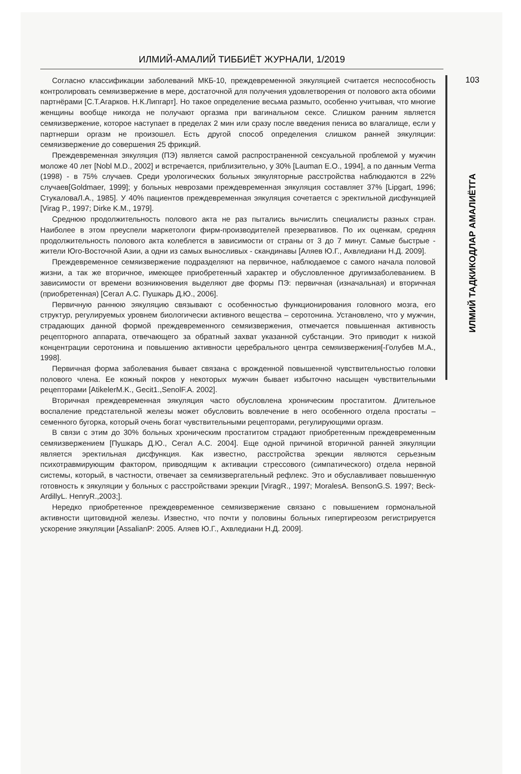ИЛМИЙ-АМАЛИЙ ТИББИЁТ ЖУРНАЛИ, 1/2019
Согласно классификации заболеваний МКБ-10, преждевременной эякуляцией считается неспособность контролировать семяизвержение в мере, достаточной для получения удовлетворения от полового акта обоими партнёрами [С.Т.Агарков. Н.К.Липгарт]. Но такое определение весьма размыто, особенно учитывая, что многие женщины вообще никогда не получают оргазма при вагинальном сексе. Слишком ранним является семяизвержение, которое наступает в пределах 2 мин или сразу после введения пениса во влагалище, если у партнерши оргазм не произошел. Есть другой способ определения слишком ранней эякуляции: семяизвержение до совершения 25 фрикций.
Преждевременная эякуляция (ПЭ) является самой распространенной сексуальной проблемой у мужчин моложе 40 лет [Nobl M.D., 2002] и встречается, приблизительно, у 30% [Lauman E.O., 1994], а по данным Verma (1998) - в 75% случаев. Среди урологических больных эякуляторные расстройства наблюдаются в 22% случаев[Goldmaer, 1999]; у больных неврозами преждевременная эякуляция составляет 37% [Lipgart, 1996; СтукаловаЛ.А., 1985]. У 40% пациентов преждевременная эякуляция сочетается с эректильной дисфункцией [Virag P., 1997; Dirke K.M., 1979].
Среднюю продолжительность полового акта не раз пытались вычислить специалисты разных стран. Наиболее в этом преуспели маркетологи фирм-производителей презервативов. По их оценкам, средняя продолжительность полового акта колеблется в зависимости от страны от 3 до 7 минут. Самые быстрые - жители Юго-Восточной Азии, а одни из самых выносливых - скандинавы [Аляев Ю.Г., Ахвледиани Н.Д. 2009].
Преждевременное семяизвержение подразделяют на первичное, наблюдаемое с самого начала половой жизни, а так же вторичное, имеющее приобретенный характер и обусловленное другимзаболеванием. В зависимости от времени возникновения выделяют две формы ПЭ: первичная (изначальная) и вторичная (приобретенная) [Сегал А.С. Пушкарь Д.Ю., 2006].
Первичную раннюю эякуляцию связывают с особенностью функционирования головного мозга, его структур, регулируемых уровнем биологически активного вещества – серотонина. Установлено, что у мужчин, страдающих данной формой преждевременного семяизвержения, отмечается повышенная активность рецепторного аппарата, отвечающего за обратный захват указанной субстанции. Это приводит к низкой концентрации серотонина и повышению активности церебрального центра семяизвержения[-Голубев М.А., 1998].
Первичная форма заболевания бывает связана с врожденной повышенной чувствительностью головки полового члена. Ее кожный покров у некоторых мужчин бывает избыточно насыщен чувствительными рецепторами [AtikelerM.K., Gecit1.,SenolF.A. 2002].
Вторичная преждевременная эякуляция часто обусловлена хроническим простатитом. Длительное воспаление предстательной железы может обусловить вовлечение в него особенного отдела простаты – семенного бугорка, который очень богат чувствительными рецепторами, регулирующими оргазм.
В связи с этим до 30% больных хроническим простатитом страдают приобретенным преждевременным семяизвержением [Пушкарь Д.Ю., Сегал А.С. 2004]. Еще одной причиной вторичной ранней эякуляции является эректильная дисфункция. Как известно, расстройства эрекции являются серьезным психотравмирующим фактором, приводящим к активации стрессового (симпатического) отдела нервной системы, который, в частности, отвечает за семяизвергательный рефлекс. Это и обуславливает повышенную готовность к эякуляции у больных с расстройствами эрекции [ViragR., 1997; MoralesA. BensonG.S. 1997; Beck-ArdillyL. HenryR.,2003;].
Нередко приобретенное преждевременное семяизвержение связано с повышением гормональной активности щитовидной железы. Известно, что почти у половины больных гипертиреозом регистрируется ускорение эякуляции [AssalianP: 2005. Аляев Ю.Г., Ахвледиани Н.Д. 2009].
103
ИЛМИЙ ТАДКИКОДЛАР АМАЛИЁТГА